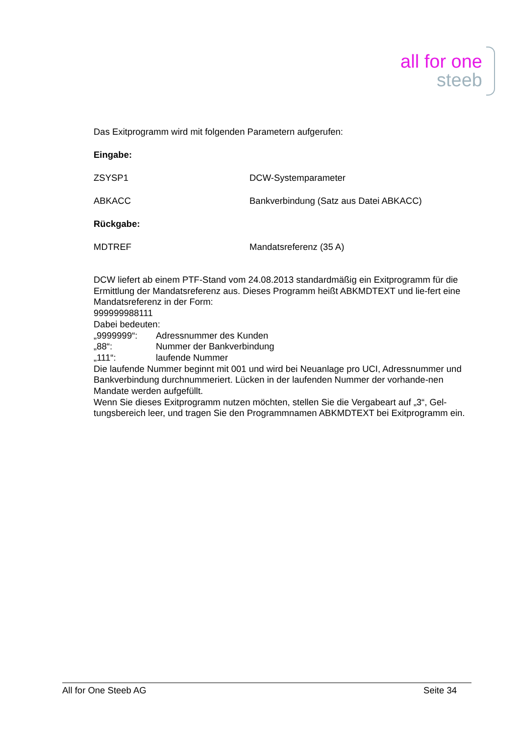all for one
steeb
Das Exitprogramm wird mit folgenden Parametern aufgerufen:
Eingabe:
ZSYSP1 DCW-Systemparameter
ABKACC Bankverbindung (Satz aus Datei ABKACC)
Rückgabe:
MDTREF Mandatsreferenz (35 A)
DCW liefert ab einem PTF-Stand vom 24.08.2013 standardmäßig ein Exitprogramm für die Ermittlung der Mandatsreferenz aus. Dieses Programm heißt ABKMDTEXT und lie-fert eine Mandatsreferenz in der Form:
999999988111
Dabei bedeuten:
„9999999“: Adressnummer des Kunden
„88“: Nummer der Bankverbindung
„111“: laufende Nummer
Die laufende Nummer beginnt mit 001 und wird bei Neuanlage pro UCI, Adressnummer und Bankverbindung durchnummeriert. Lücken in der laufenden Nummer der vorhande-nen Mandate werden aufgefüllt.
Wenn Sie dieses Exitprogramm nutzen möchten, stellen Sie die Vergabeart auf „3“, Gel-tungsbereich leer, und tragen Sie den Programmnamen ABKMDTEXT bei Exitprogramm ein.
All for One Steeb AG Seite 34